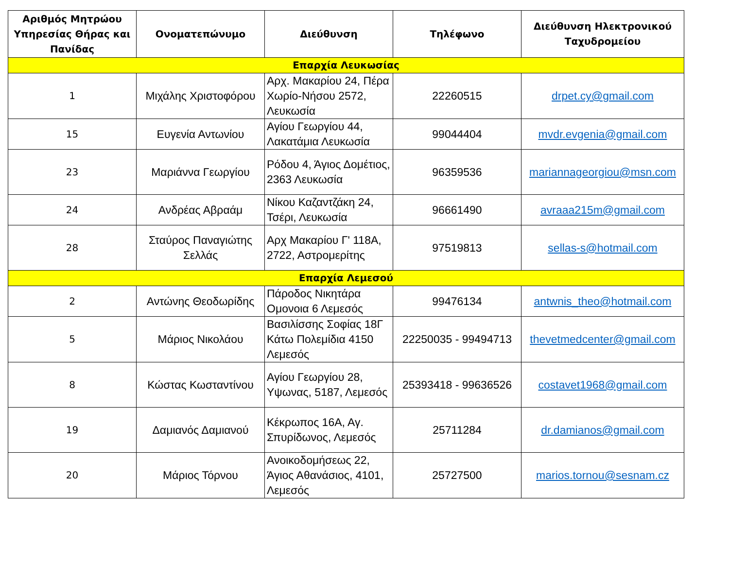| Αριθμός Μητρώου Υπηρεσίας Θήρας και Πανίδας | Ονοματεπώνυμο | Διεύθυνση | Τηλέφωνο | Διεύθυνση Ηλεκτρονικού Ταχυδρομείου |
| --- | --- | --- | --- | --- |
| Επαρχία Λευκωσίας | | | | |
| 1 | Μιχάλης Χριστοφόρου | Αρχ. Μακαρίου 24, Πέρα Χωρίο-Νήσου 2572, Λευκωσία | 22260515 | drpet.cy@gmail.com |
| 15 | Ευγενία Αντωνίου | Αγίου Γεωργίου 44, Λακατάμια Λευκωσία | 99044404 | mvdr.evgenia@gmail.com |
| 23 | Μαριάννα Γεωργίου | Ρόδου 4, Άγιος Δομέτιος, 2363 Λευκωσία | 96359536 | mariannageorgiou@msn.com |
| 24 | Ανδρέας Αβραάμ | Νίκου Καζαντζάκη 24, Τσέρι, Λευκωσία | 96661490 | avraaa215m@gmail.com |
| 28 | Σταύρος Παναγιώτης Σελλάς | Αρχ Μακαρίου Γ' 118Α, 2722, Αστρομερίτης | 97519813 | sellas-s@hotmail.com |
| Επαρχία Λεμεσού | | | | |
| 2 | Αντώνης Θεοδωρίδης | Πάροδος Νικητάρα Ομονοια 6 Λεμεσός | 99476134 | antwnis_theo@hotmail.com |
| 5 | Μάριος Νικολάου | Βασιλίσσης Σοφίας 18Γ Κάτω Πολεμίδια 4150 Λεμεσός | 22250035 - 99494713 | thevetmedcenter@gmail.com |
| 8 | Κώστας Κωσταντίνου | Αγίου Γεωργίου 28, Υψωνας, 5187, Λεμεσός | 25393418 - 99636526 | costavet1968@gmail.com |
| 19 | Δαμιανός Δαμιανού | Κέκρωπος 16Α, Αγ. Σπυρίδωνος, Λεμεσός | 25711284 | dr.damianos@gmail.com |
| 20 | Μάριος Τόρνου | Ανοικοδομήσεως 22, Άγιος Αθανάσιος, 4101, Λεμεσός | 25727500 | marios.tornou@sesnam.cz |